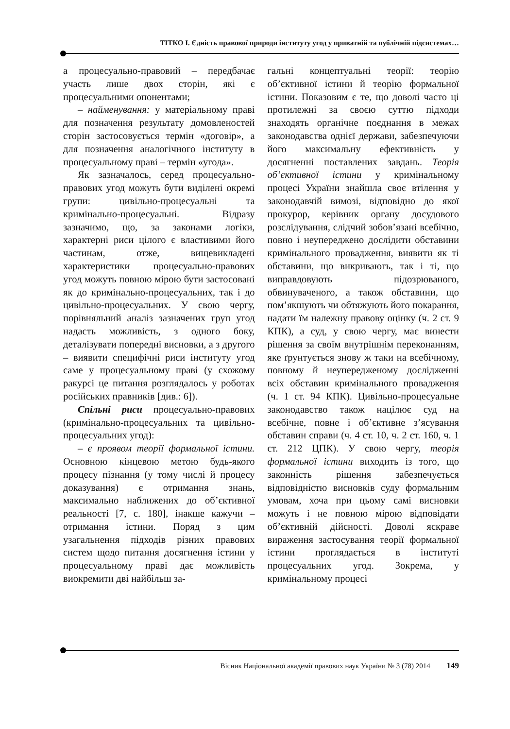ТІТКО І. Єдність правової природи інституту угод у приватній та публічній підсистемах…
а процесуально-правовий – передбачає участь лише двох сторін, які є процесуальними опонентами;
– найменування: у матеріальному праві для позначення результату домовленостей сторін застосовується термін «договір», а для позначення аналогічного інституту в процесуальному праві – термін «угода».
Як зазначалось, серед процесуально-правових угод можуть бути виділені окремі групи: цивільно-процесуальні та кримінально-процесуальні. Відразу зазначимо, що, за законами логіки, характерні риси цілого є властивими його частинам, отже, вищевикладені характеристики процесуально-правових угод можуть повною мірою бути застосовані як до кримінально-процесуальних, так і до цивільно-процесуальних. У свою чергу, порівняльний аналіз зазначених груп угод надасть можливість, з одного боку, деталізувати попередні висновки, а з другого – виявити специфічні риси інституту угод саме у процесуальному праві (у схожому ракурсі це питання розглядалось у роботах російських правників [див.: 6]).
Спільні риси процесуально-правових (кримінально-процесуальних та цивільно-процесуальних угод):
– є проявом теорії формальної істини. Основною кінцевою метою будь-якого процесу пізнання (у тому числі й процесу доказування) є отримання знань, максимально наближених до об’єктивної реальності [7, с. 180], інакше кажучи – отримання істини. Поряд з цим узагальнення підходів різних правових систем щодо питання досягнення істини у процесуальному праві дає можливість виокремити дві найбільш за-
гальні концептуальні теорії: теорію об’єктивної істини й теорію формальної істини. Показовим є те, що доволі часто ці протилежні за своєю суттю підходи знаходять органічне поєднання в межах законодавства однієї держави, забезпечуючи його максимальну ефективність у досягненні поставлених завдань. Теорія об’єктивної істини у кримінальному процесі України знайшла своє втілення у законодавчій вимозі, відповідно до якої прокурор, керівник органу досудового розслідування, слідчий зобов’язані всебічно, повно і неупереджено дослідити обставини кримінального провадження, виявити як ті обставини, що викривають, так і ті, що виправдовують підозрюваного, обвинуваченого, а також обставини, що пом’якшують чи обтяжують його покарання, надати їм належну правову оцінку (ч. 2 ст. 9 КПК), а суд, у свою чергу, має винести рішення за своїм внутрішнім переконанням, яке ґрунтується знову ж таки на всебічному, повному й неупередженому дослідженні всіх обставин кримінального провадження (ч. 1 ст. 94 КПК). Цивільно-процесуальне законодавство також націлює суд на всебічне, повне і об’єктивне з’ясування обставин справи (ч. 4 ст. 10, ч. 2 ст. 160, ч. 1 ст. 212 ЦПК). У свою чергу, теорія формальної істини виходить із того, що законність рішення забезпечується відповідністю висновків суду формальним умовам, хоча при цьому самі висновки можуть і не повною мірою відповідати об’єктивній дійсності. Доволі яскраве вираження застосування теорії формальної істини проглядається в інституті процесуальних угод. Зокрема, у кримінальному процесі
Вісник Національної академії правових наук України № 3 (78) 2014 149